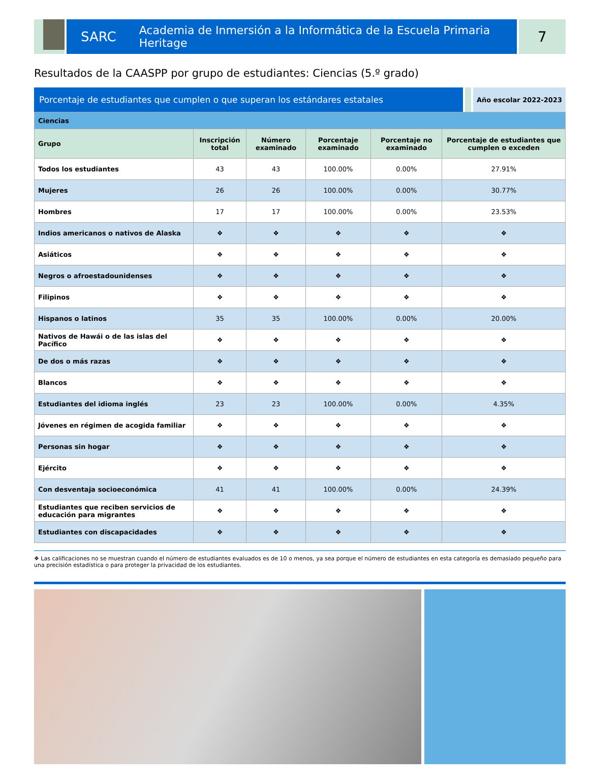SARC Academia de Inmersión a la Informática de la Escuela Primaria Heritage
7
Resultados de la CAASPP por grupo de estudiantes: Ciencias (5.º grado)
Porcentaje de estudiantes que cumplen o que superan los estándares estatales
Año escolar 2022-2023
| Ciencias | | | | | |
| Grupo | Inscripción total | Número examinado | Porcentaje examinado | Porcentaje no examinado | Porcentaje de estudiantes que cumplen o exceden |
| Todos los estudiantes | 43 | 43 | 100.00% | 0.00% | 27.91% |
| Mujeres | 26 | 26 | 100.00% | 0.00% | 30.77% |
| Hombres | 17 | 17 | 100.00% | 0.00% | 23.53% |
| Indios americanos o nativos de Alaska | ❖ | ❖ | ❖ | ❖ | ❖ |
| Asiáticos | ❖ | ❖ | ❖ | ❖ | ❖ |
| Negros o afroestadounidenses | ❖ | ❖ | ❖ | ❖ | ❖ |
| Filipinos | ❖ | ❖ | ❖ | ❖ | ❖ |
| Hispanos o latinos | 35 | 35 | 100.00% | 0.00% | 20.00% |
| Nativos de Hawái o de las islas del Pacífico | ❖ | ❖ | ❖ | ❖ | ❖ |
| De dos o más razas | ❖ | ❖ | ❖ | ❖ | ❖ |
| Blancos | ❖ | ❖ | ❖ | ❖ | ❖ |
| Estudiantes del idioma inglés | 23 | 23 | 100.00% | 0.00% | 4.35% |
| Jóvenes en régimen de acogida familiar | ❖ | ❖ | ❖ | ❖ | ❖ |
| Personas sin hogar | ❖ | ❖ | ❖ | ❖ | ❖ |
| Ejército | ❖ | ❖ | ❖ | ❖ | ❖ |
| Con desventaja socioeconómica | 41 | 41 | 100.00% | 0.00% | 24.39% |
| Estudiantes que reciben servicios de educación para migrantes | ❖ | ❖ | ❖ | ❖ | ❖ |
| Estudiantes con discapacidades | ❖ | ❖ | ❖ | ❖ | ❖ |
❖ Las calificaciones no se muestran cuando el número de estudiantes evaluados es de 10 o menos, ya sea porque el número de estudiantes en esta categoría es demasiado pequeño para una precisión estadística o para proteger la privacidad de los estudiantes.